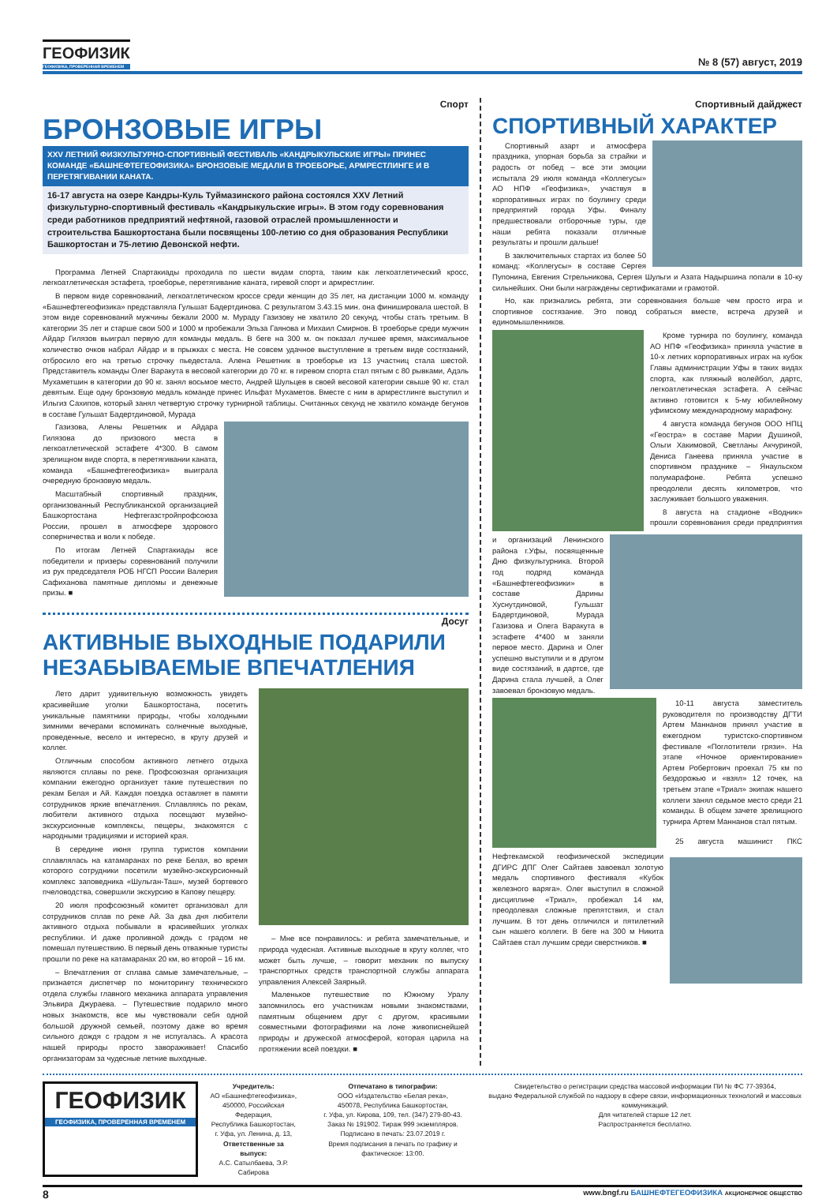ГЕОФИЗИК
ГЕОФИЗИКА, ПРОВЕРЕННАЯ ВРЕМЕНЕМ
№ 8 (57) август, 2019
Спорт
БРОНЗОВЫЕ ИГРЫ
XXV ЛЕТНИЙ ФИЗКУЛЬТУРНО-СПОРТИВНЫЙ ФЕСТИВАЛЬ «КАНДРЫКУЛЬСКИЕ ИГРЫ» ПРИНЕС КОМАНДЕ «БАШНЕФТЕГЕОФИЗИКА» БРОНЗОВЫЕ МЕДАЛИ В ТРОЕБОРЬЕ, АРМРЕСТЛИНГЕ И В ПЕРЕТЯГИВАНИИ КАНАТА.
16-17 августа на озере Кандры-Куль Туймазинского района состоялся XXV Летний физкультурно-спортивный фестиваль «Кандрыкульские игры». В этом году соревнования среди работников предприятий нефтяной, газовой отраслей промышленности и строительства Башкортостана были посвящены 100-летию со дня образования Республики Башкортостан и 75-летию Девонской нефти.
Программа Летней Спартакиады проходила по шести видам спорта, таким как легкоатлетический кросс, легкоатлетическая эстафета, троеборье, перетягивание каната, гиревой спорт и армрестлинг.
В первом виде соревнований, легкоатлетическом кроссе среди женщин до 35 лет, на дистанции 1000 м. команду «Башнефтегеофизика» представляла Гульшат Бадертдинова. С результатом 3.43.15 мин. она финишировала шестой. В этом виде соревнований мужчины бежали 2000 м. Мураду Газизову не хватило 20 секунд, чтобы стать третьим. В категории 35 лет и старше свои 500 и 1000 м пробежали Эльза Гаянова и Михаил Смирнов. В троеборье среди мужчин Айдар Гилязов выиграл первую для команды медаль. В беге на 300 м. он показал лучшее время, максимальное количество очков набрал Айдар и в прыжках с места. Не совсем удачное выступление в третьем виде состязаний, отбросило его на третью строчку пьедестала. Алена Решетник в троеборье из 13 участниц стала шестой. Представитель команды Олег Варакута в весовой категории до 70 кг. в гиревом спорта стал пятым с 80 рывками, Адэль Мухаметшин в категории до 90 кг. занял восьмое место, Андрей Шульцев в своей весовой категории свыше 90 кг. стал девятым. Еще одну бронзовую медаль команде принес Ильфат Мухаметов. Вместе с ним в армрестлинге выступил и Ильгиз Сахипов, который занял четвертую строчку турнирной таблицы. Считанных секунд не хватило команде бегунов в составе Гульшат Бадертдиновой, Мурада
Газизова, Алены Решетник и Айдара Гилязова до призового места в легкоатлетической эстафете 4*300. В самом зрелищном виде спорта, в перетягивании каната, команда «Башнефтегеофизика» выиграла очередную бронзовую медаль.
Масштабный спортивный праздник, организованный Республиканской организацией Башкортостана Нефтегазстройпрофсоюза России, прошел в атмосфере здорового соперничества и воли к победе.
По итогам Летней Спартакиады все победители и призеры соревнований получили из рук председателя РОБ НГСП России Валерия Сафиханова памятные дипломы и денежные призы. ■
Досуг
АКТИВНЫЕ ВЫХОДНЫЕ ПОДАРИЛИ НЕЗАБЫВАЕМЫЕ ВПЕЧАТЛЕНИЯ
Лето дарит удивительную возможность увидеть красивейшие уголки Башкортостана, посетить уникальные памятники природы, чтобы холодными зимними вечерами вспоминать солнечные выходные, проведенные, весело и интересно, в кругу друзей и коллег.
Отличным способом активного летнего отдыха являются сплавы по реке. Профсоюзная организация компании ежегодно организует такие путешествия по рекам Белая и Ай. Каждая поездка оставляет в памяти сотрудников яркие впечатления. Сплавляясь по рекам, любители активного отдыха посещают музейно-экскурсионные комплексы, пещеры, знакомятся с народными традициями и историей края.
В середине июня группа туристов компании сплавлялась на катамаранах по реке Белая, во время которого сотрудники посетили музейно-экскурсионный комплекс заповедника «Шульган-Таш», музей бортевого пчеловодства, совершили экскурсию в Капову пещеру.
20 июля профсоюзный комитет организовал для сотрудников сплав по реке Ай. За два дня любители активного отдыха побывали в красивейших уголках республики. И даже проливной дождь с градом не помешал путешествию. В первый день отважные туристы прошли по реке на катамаранах 20 км, во второй – 16 км.
– Впечатления от сплава самые замечательные, – признается диспетчер по мониторингу технического отдела службы главного механика аппарата управления Эльвира Джураева. – Путешествие подарило много новых знакомств, все мы чувствовали себя одной большой дружной семьей, поэтому даже во время сильного дождя с градом я не испугалась. А красота нашей природы просто завораживает! Спасибо организаторам за чудесные летние выходные.
– Мне все понравилось: и ребята замечательные, и природа чудесная. Активные выходные в кругу коллег, что может быть лучше, – говорит механик по выпуску транспортных средств транспортной службы аппарата управления Алексей Заярный.
Маленькое путешествие по Южному Уралу запомнилось его участникам новыми знакомствами, памятным общением друг с другом, красивыми совместными фотографиями на лоне живописнейшей природы и дружеской атмосферой, которая царила на протяжении всей поездки. ■
Спортивный дайджест
СПОРТИВНЫЙ ХАРАКТЕР
Спортивный азарт и атмосфера праздника, упорная борьба за страйки и радость от побед – все эти эмоции испытала 29 июля команда «Коллегусы» АО НПФ «Геофизика», участвуя в корпоративных играх по боулингу среди предприятий города Уфы. Финалу предшествовали отборочные туры, где наши ребята показали отличные результаты и прошли дальше!
В заключительных стартах из более 50 команд: «Коллегусы» в составе Сергея Пупонина, Евгения Стрельникова, Сергея Шульги и Азата Надыршина попали в 10-ку сильнейших. Они были награждены сертификатами и грамотой.
Но, как признались ребята, эти соревнования больше чем просто игра и спортивное состязание. Это повод собраться вместе, встреча друзей и единомышленников.
Кроме турнира по боулингу, команда АО НПФ «Геофизика» приняла участие в 10-х летних корпоративных играх на кубок Главы администрации Уфы в таких видах спорта, как пляжный волейбол, дартс, легкоатлетическая эстафета. А сейчас активно готовится к 5-му юбилейному уфимскому международному марафону.
4 августа команда бегунов ООО НПЦ «Геостра» в составе Марии Душиной, Ольги Хакимовой, Светланы Акчуриной, Дениса Ганеева приняла участие в спортивном празднике – Янаульском полумарафоне. Ребята успешно преодолели десять километров, что заслуживает большого уважения.
8 августа на стадионе «Водник» прошли соревнования среди предприятия и организаций Ленинского района г.Уфы, посвященные Дню физкультурника. Второй год подряд команда «Башнефтегеофизики» в составе Дарины Хуснутдиновой, Гульшат Бадертдиновой, Мурада Газизова и Олега Варакута в эстафете 4*400 м заняли первое место. Дарина и Олег успешно выступили и в другом виде состязаний, в дартсе, где Дарина стала лучшей, а Олег завоевал бронзовую медаль.
10-11 августа заместитель руководителя по производству ДГТИ Артем Маннанов принял участие в ежегодном туристско-спортивном фестивале «Поглотители грязи». На этапе «Ночное ориентирование» Артем Робертович проехал 75 км по бездорожью и «взял» 12 точек, на третьем этапе «Триал» экипаж нашего коллеги занял седьмое место среди 21 команды. В общем зачете зрелищного турнира Артем Маннанов стал пятым.
25 августа машинист ПКС Нефтекамской геофизической экспедиции ДГИРС ДПГ Олег Сайтаев завоевал золотую медаль спортивного фестиваля «Кубок железного варяга». Олег выступил в сложной дисциплине «Триал», пробежал 14 км, преодолевая сложные препятствия, и стал лучшим. В тот день отличился и пятилетний сын нашего коллеги. В беге на 300 м Никита Сайтаев стал лучшим среди сверстников. ■
ГЕОФИЗИК
ГЕОФИЗИКА, ПРОВЕРЕННАЯ ВРЕМЕНЕМ
Учредитель:
АО «Башнефтегеофизика»,
450000, Российская Федерация,
Республика Башкортостан,
г. Уфа, ул. Ленина, д. 13,
Ответственные за выпуск:
А.С. Сатылбаева, Э.Р. Сабирова
Отпечатано в типографии:
ООО «Издательство «Белая река»,
450078, Республика Башкортостан,
г. Уфа, ул. Кирова, 109, тел. (347) 279-80-43.
Заказ № 191902. Тираж 999 экземпляров.
Подписано в печать: 23.07.2019 г.
Время подписания в печать по графику и фактическое: 13:00.
Свидетельство о регистрации средства массовой информации ПИ № ФС 77-39364,
выдано Федеральной службой по надзору в сфере связи, информационных технологий и массовых коммуникаций.
Для читателей старше 12 лет.
Распространяется бесплатно.
8 www.bngf.ru БАШНЕФТЕГЕОФИЗИКА АКЦИОНЕРНОЕ ОБЩЕСТВО